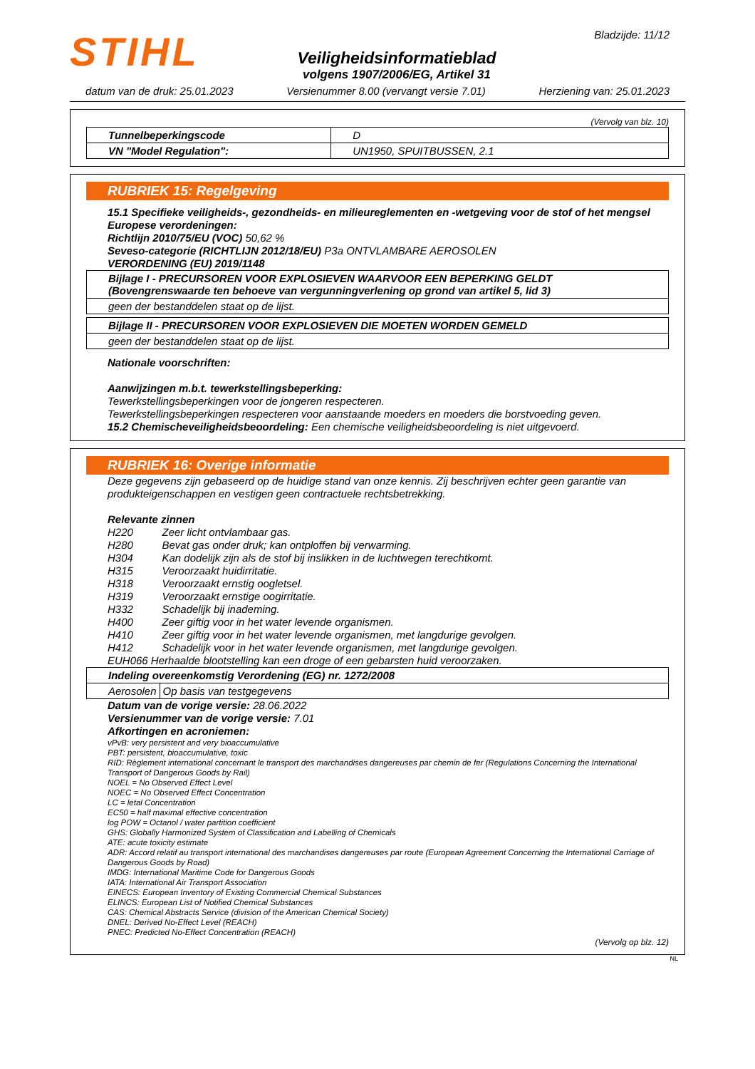STIHL
Veiligheidsinformatieblad
volgens 1907/2006/EG, Artikel 31
Bladzijde: 11/12
datum van de druk: 25.01.2023 Versienummer 8.00 (vervangt versie 7.01) Herziening van: 25.01.2023
(Vervolg van blz. 10)
| Tunnelbeperkingscode | D |
| VN "Model Regulation": | UN1950, SPUITBUSSEN, 2.1 |
RUBRIEK 15: Regelgeving
15.1 Specifieke veiligheids-, gezondheids- en milieureglementen en -wetgeving voor de stof of het mengsel
Europese verordeningen:
Richtlijn 2010/75/EU (VOC) 50,62 %
Seveso-categorie (RICHTLIJN 2012/18/EU) P3a ONTVLAMBARE AEROSOLEN
VERORDENING (EU) 2019/1148
| Bijlage I - PRECURSOREN VOOR EXPLOSIEVEN WAARVOOR EEN BEPERKING GELDT (Bovengrenswaarde ten behoeve van vergunningverlening op grond van artikel 5, lid 3) |
| geen der bestanddelen staat op de lijst. |
| Bijlage II - PRECURSOREN VOOR EXPLOSIEVEN DIE MOETEN WORDEN GEMELD |
| geen der bestanddelen staat op de lijst. |
Nationale voorschriften:
Aanwijzingen m.b.t. tewerkstellingsbeperking:
Tewerkstellingsbeperkingen voor de jongeren respecteren.
Tewerkstellingsbeperkingen respecteren voor aanstaande moeders en moeders die borstvoeding geven.
15.2 Chemischeveiligheidsbeoordeling: Een chemische veiligheidsbeoordeling is niet uitgevoerd.
RUBRIEK 16: Overige informatie
Deze gegevens zijn gebaseerd op de huidige stand van onze kennis. Zij beschrijven echter geen garantie van produkteigenschappen en vestigen geen contractuele rechtsbetrekking.
Relevante zinnen
| H220 | Zeer licht ontvlambaar gas. |
| H280 | Bevat gas onder druk; kan ontploffen bij verwarming. |
| H304 | Kan dodelijk zijn als de stof bij inslikken in de luchtwegen terechtkomt. |
| H315 | Veroorzaakt huidirritatie. |
| H318 | Veroorzaakt ernstig oogletsel. |
| H319 | Veroorzaakt ernstige oogirritatie. |
| H332 | Schadelijk bij inademing. |
| H400 | Zeer giftig voor in het water levende organismen. |
| H410 | Zeer giftig voor in het water levende organismen, met langdurige gevolgen. |
| H412 | Schadelijk voor in het water levende organismen, met langdurige gevolgen. |
EUH066 Herhaalde blootstelling kan een droge of een gebarsten huid veroorzaken.
| Indeling overeenkomstig Verordening (EG) nr. 1272/2008 | |
| Aerosolen | Op basis van testgegevens |
Datum van de vorige versie: 28.06.2022
Versienummer van de vorige versie: 7.01
Afkortingen en acroniemen:
vPvB: very persistent and very bioaccumulative
PBT: persistent, bioaccumulative, toxic
RID: Règlement international concernant le transport des marchandises dangereuses par chemin de fer (Regulations Concerning the International Transport of Dangerous Goods by Rail)
NOEL = No Observed Effect Level
NOEC = No Observed Effect Concentration
LC = letal Concentration
EC50 = half maximal effective concentration
log POW = Octanol / water partition coefficient
GHS: Globally Harmonized System of Classification and Labelling of Chemicals
ATE: acute toxicity estimate
ADR: Accord relatif au transport international des marchandises dangereuses par route (European Agreement Concerning the International Carriage of Dangerous Goods by Road)
IMDG: International Maritime Code for Dangerous Goods
IATA: International Air Transport Association
EINECS: European Inventory of Existing Commercial Chemical Substances
ELINCS: European List of Notified Chemical Substances
CAS: Chemical Abstracts Service (division of the American Chemical Society)
DNEL: Derived No-Effect Level (REACH)
PNEC: Predicted No-Effect Concentration (REACH)
(Vervolg op blz. 12)
NL